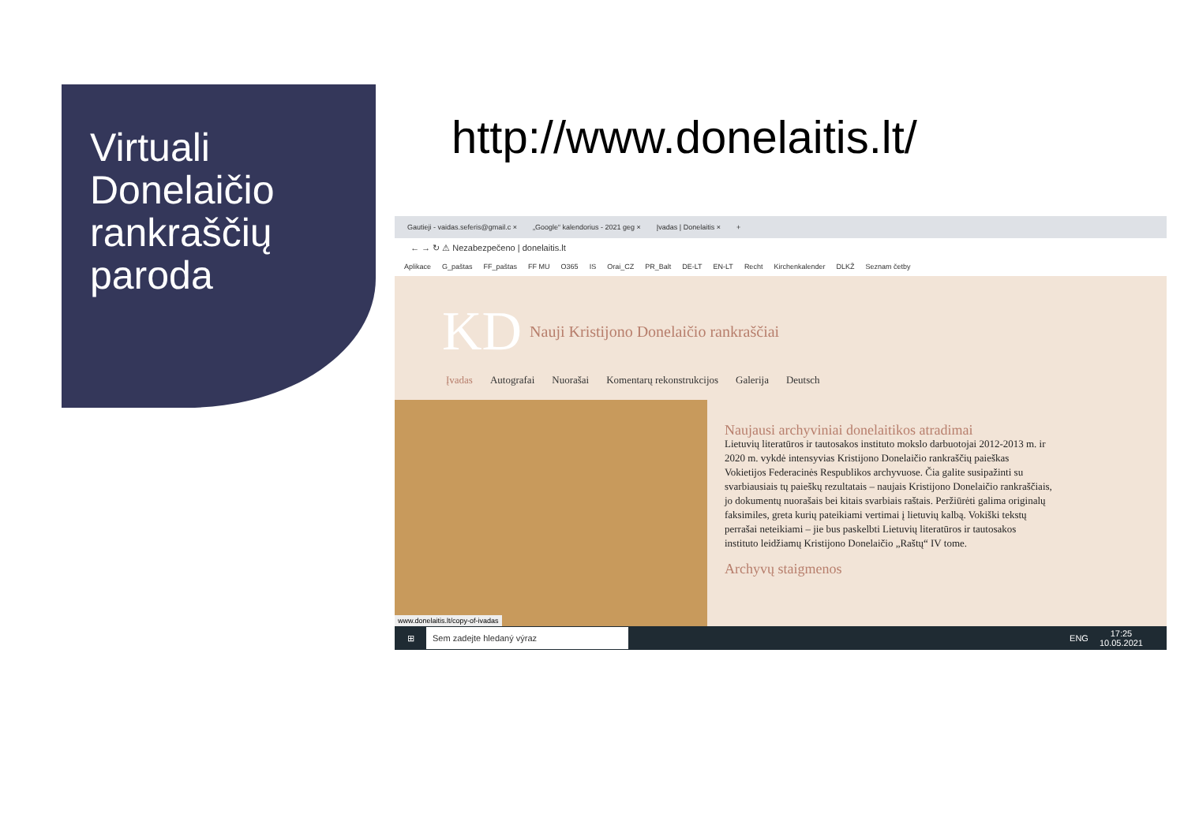Virtuali
Donelaičio
rankraščių
paroda
http://www.donelaitis.lt/
Gautieji - vaidas.seferis@gmail.c × „Google“ kalendorius - 2021 geg × Įvadas | Donelaitis × +
← → ↻ ⚠ Nezabezpečeno | donelaitis.lt
Aplikace G_paštas FF_paštas FF MU O365 IS Orai_CZ PR_Balt DE-LT EN-LT Recht Kirchenkalender DLKŽ Seznam četby
KD Nauji Kristijono Donelaičio rankraščiai
Įvadas Autografai Nuorašai Komentarų rekonstrukcijos Galerija Deutsch
Naujausi archyviniai donelaitikos atradimai
Lietuvių literatūros ir tautosakos instituto mokslo darbuotojai 2012-2013 m. ir 2020 m. vykdė intensyvias Kristijono Donelaičio rankraščių paieškas Vokietijos Federacinės Respublikos archyvuose. Čia galite susipažinti su svarbiausiais tų paieškų rezultatais – naujais Kristijono Donelaičio rankraščiais, jo dokumentų nuorašais bei kitais svarbiais raštais. Peržiūrėti galima originalų faksimiles, greta kurių pateikiami vertimai į lietuvių kalbą. Vokiški tekstų perrašai neteikiami – jie bus paskelbti Lietuvių literatūros ir tautosakos instituto leidžiamų Kristijono Donelaičio „Raštų“ IV tome.
Archyvų staigmenos
www.donelaitis.lt/copy-of-ivadas
⊞ Sem zadejte hledaný výraz ENG 17:25
10.05.2021